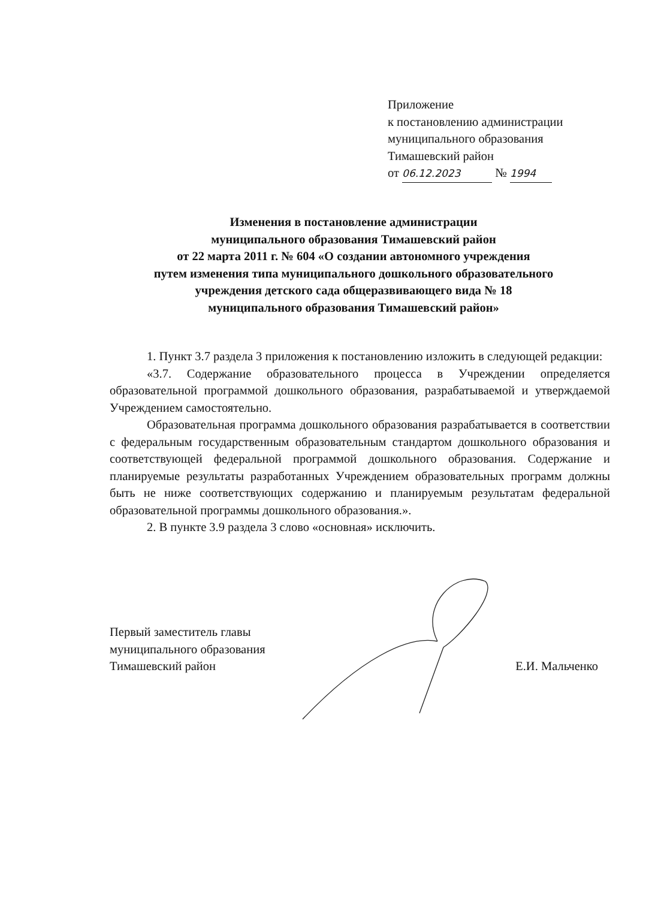Приложение
к постановлению администрации
муниципального образования
Тимашевский район
от 06.12.2023 № 1994
Изменения в постановление администрации
муниципального образования Тимашевский район
от 22 марта 2011 г. № 604 «О создании автономного учреждения
путем изменения типа муниципального дошкольного образовательного
учреждения детского сада общеразвивающего вида № 18
муниципального образования Тимашевский район»
1. Пункт 3.7 раздела 3 приложения к постановлению изложить в следующей редакции:
«3.7. Содержание образовательного процесса в Учреждении определяется образовательной программой дошкольного образования, разрабатываемой и утверждаемой Учреждением самостоятельно.
Образовательная программа дошкольного образования разрабатывается в соответствии с федеральным государственным образовательным стандартом дошкольного образования и соответствующей федеральной программой дошкольного образования. Содержание и планируемые результаты разработанных Учреждением образовательных программ должны быть не ниже соответствующих содержанию и планируемым результатам федеральной образовательной программы дошкольного образования.».
2. В пункте 3.9 раздела 3 слово «основная» исключить.
Первый заместитель главы
муниципального образования
Тимашевский район
Е.И. Мальченко